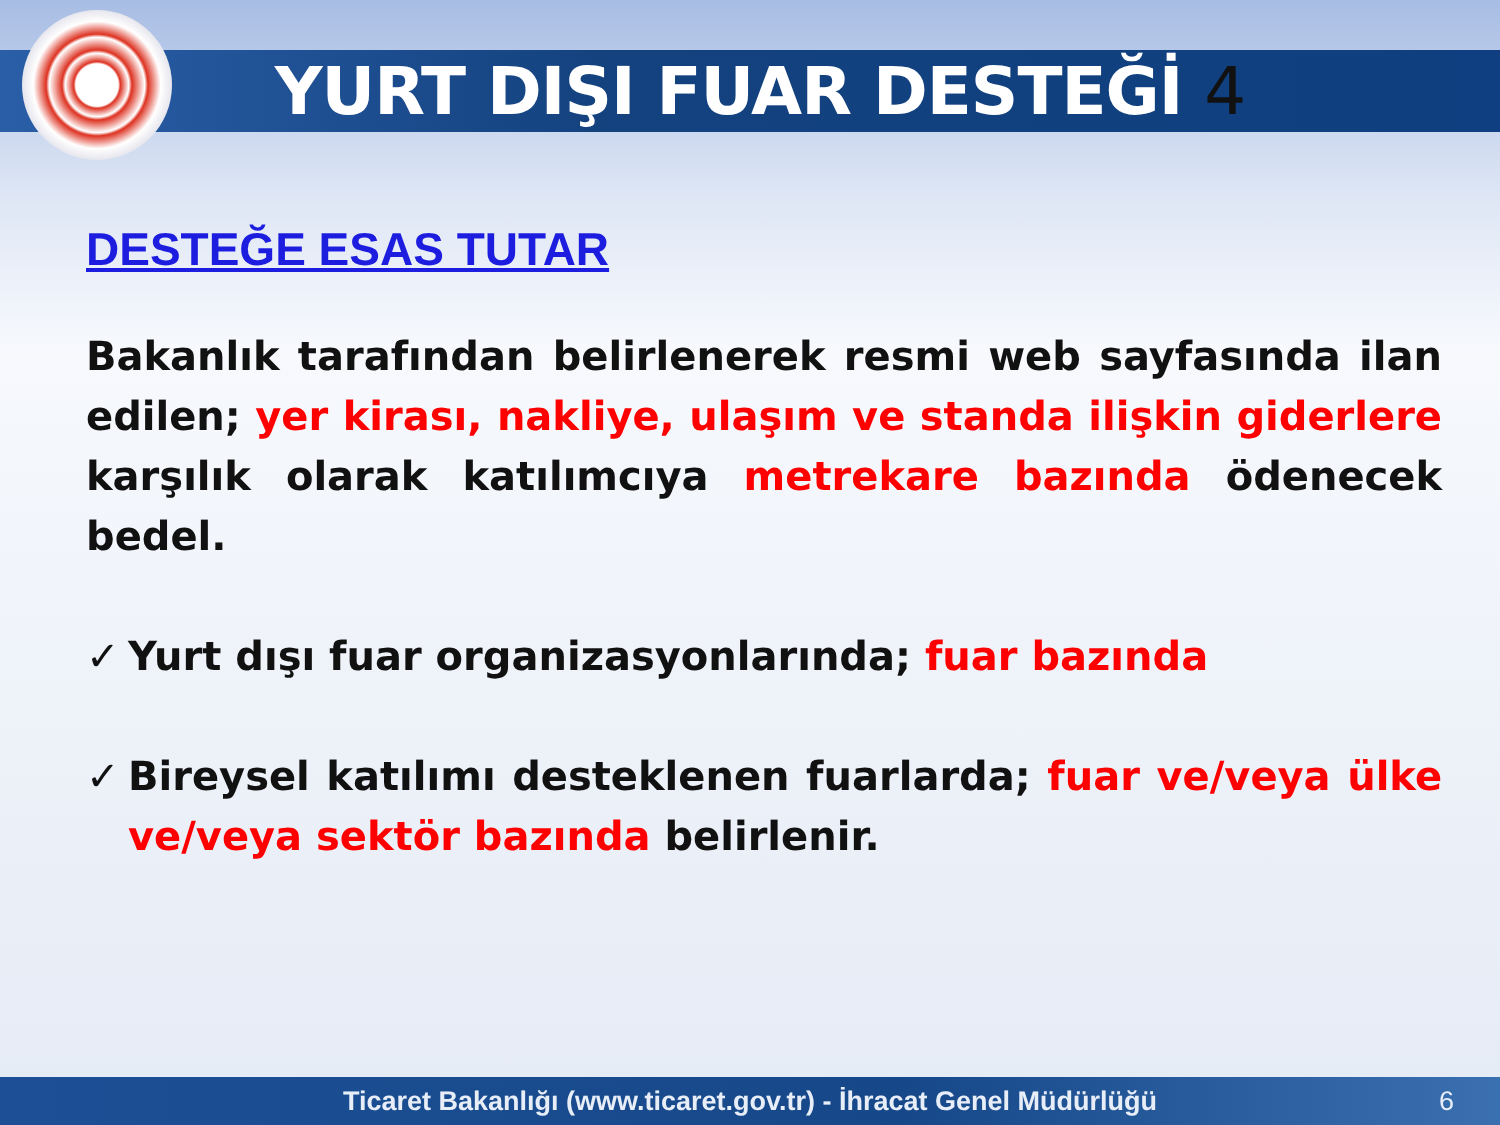YURT DIŞI FUAR DESTEĞİ 4
DESTEĞE ESAS TUTAR
Bakanlık tarafından belirlenerek resmi web sayfasında ilan edilen; yer kirası, nakliye, ulaşım ve standa ilişkin giderlere karşılık olarak katılımcıya metrekare bazında ödenecek bedel.
✓ Yurt dışı fuar organizasyonlarında; fuar bazında
✓ Bireysel katılımı desteklenen fuarlarda; fuar ve/veya ülke ve/veya sektör bazında belirlenir.
Ticaret Bakanlığı (www.ticaret.gov.tr) - İhracat Genel Müdürlüğü 6